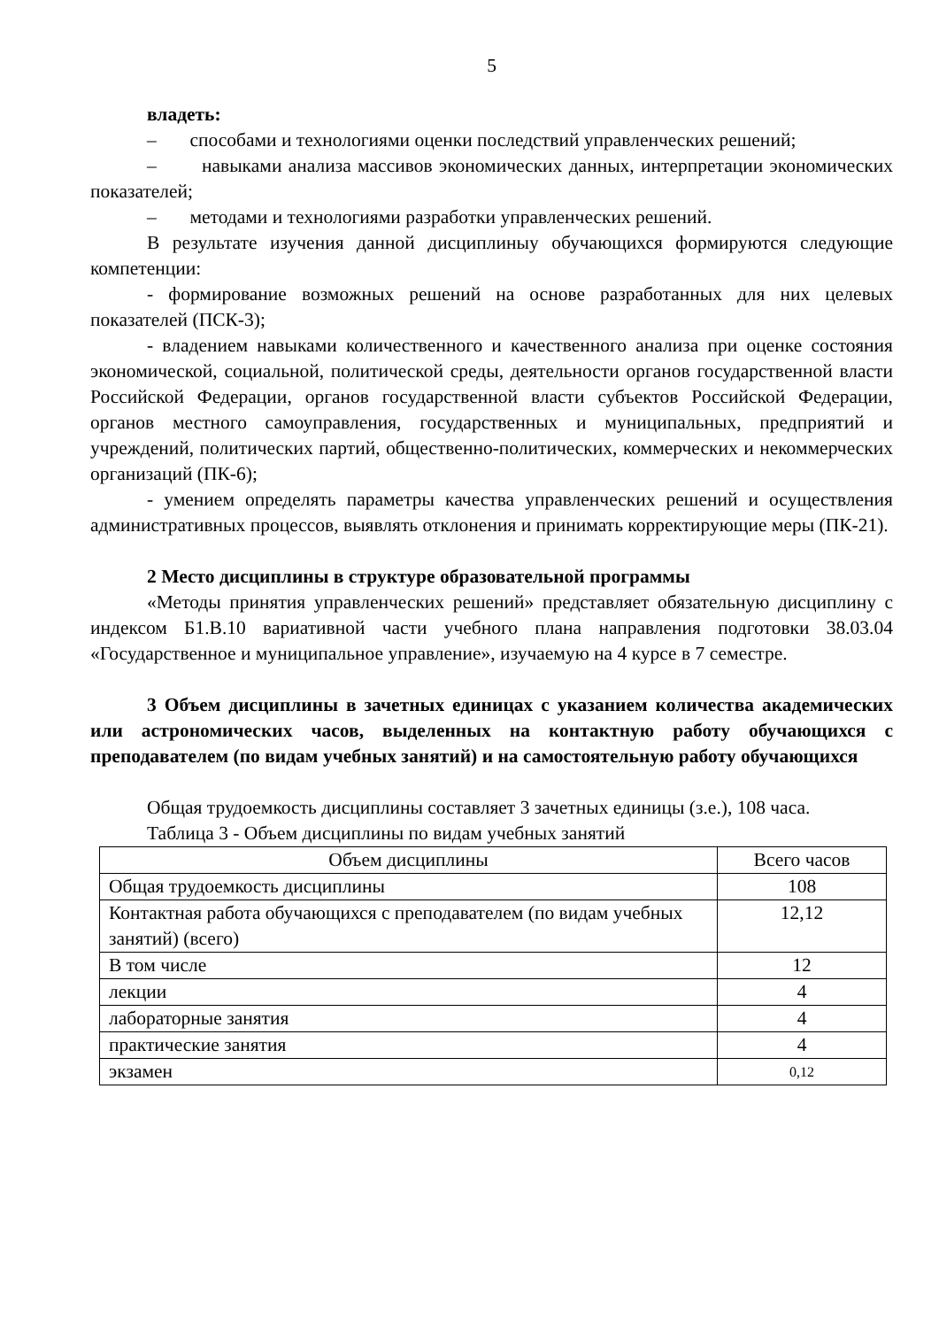5
владеть:
– способами и технологиями оценки последствий управленческих решений;
– навыками анализа массивов экономических данных, интерпретации экономических показателей;
– методами и технологиями разработки управленческих решений.
В результате изучения данной дисциплиныу обучающихся формируются следующие компетенции:
- формирование возможных решений на основе разработанных для них целевых показателей (ПСК-3);
- владением навыками количественного и качественного анализа при оценке состояния экономической, социальной, политической среды, деятельности органов государственной власти Российской Федерации, органов государственной власти субъектов Российской Федерации, органов местного самоуправления, государственных и муниципальных, предприятий и учреждений, политических партий, общественно-политических, коммерческих и некоммерческих организаций (ПК-6);
- умением определять параметры качества управленческих решений и осуществления административных процессов, выявлять отклонения и принимать корректирующие меры (ПК-21).
2 Место дисциплины в структуре образовательной программы
«Методы принятия управленческих решений» представляет обязательную дисциплину с индексом Б1.В.10 вариативной части учебного плана направления подготовки 38.03.04 «Государственное и муниципальное управление», изучаемую на 4 курсе в 7 семестре.
3 Объем дисциплины в зачетных единицах с указанием количества академических или астрономических часов, выделенных на контактную работу обучающихся с преподавателем (по видам учебных занятий) и на самостоятельную работу обучающихся
Общая трудоемкость дисциплины составляет 3 зачетных единицы (з.е.), 108 часа.
Таблица 3 - Объем дисциплины по видам учебных занятий
| Объем дисциплины | Всего часов |
| --- | --- |
| Общая трудоемкость дисциплины | 108 |
| Контактная работа обучающихся с преподавателем (по видам учебных занятий) (всего) | 12,12 |
| В том числе | 12 |
| лекции | 4 |
| лабораторные занятия | 4 |
| практические занятия | 4 |
| экзамен | 0,12 |